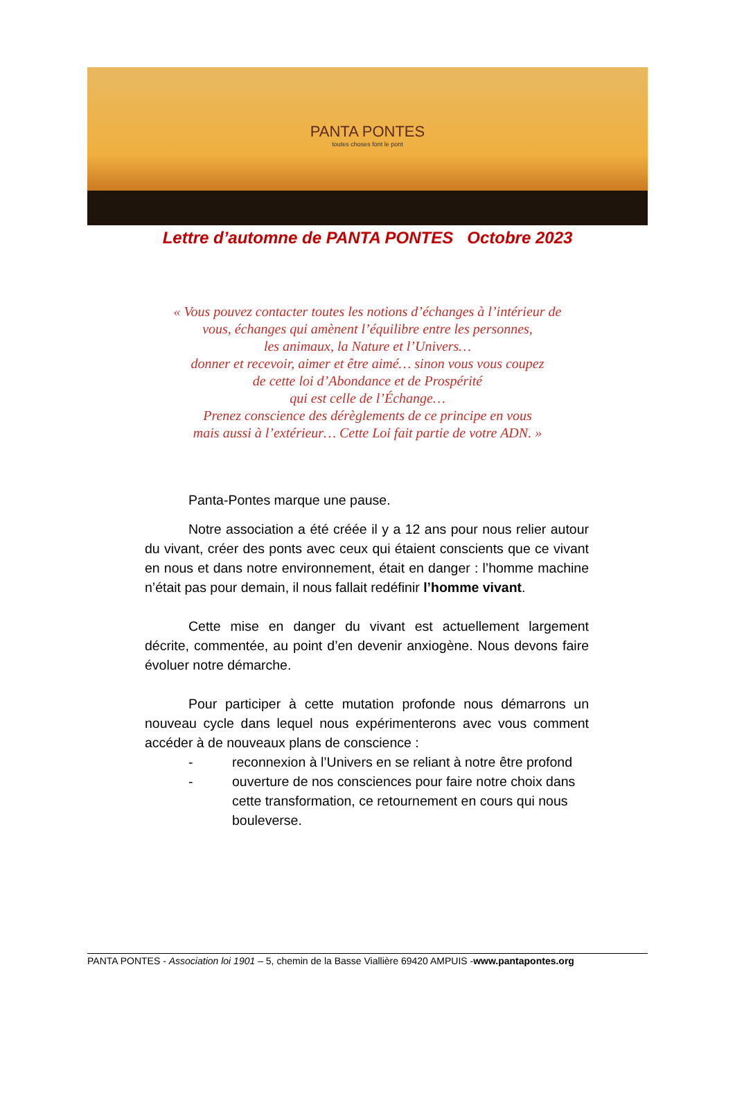PANTA PONTES
toutes choses font le pont
Lettre d’automne de PANTA PONTES Octobre 2023
« Vous pouvez contacter toutes les notions d’échanges à l’intérieur de
vous, échanges qui amènent l’équilibre entre les personnes,
les animaux, la Nature et l’Univers…
donner et recevoir, aimer et être aimé… sinon vous vous coupez
de cette loi d’Abondance et de Prospérité
qui est celle de l’Échange…
Prenez conscience des dérèglements de ce principe en vous
mais aussi à l’extérieur… Cette Loi fait partie de votre ADN. »
Panta-Pontes marque une pause.
Notre association a été créée il y a 12 ans pour nous relier autour du vivant, créer des ponts avec ceux qui étaient conscients que ce vivant en nous et dans notre environnement, était en danger : l’homme machine n’était pas pour demain, il nous fallait redéfinir l’homme vivant.
Cette mise en danger du vivant est actuellement largement décrite, commentée, au point d’en devenir anxiogène. Nous devons faire évoluer notre démarche.
Pour participer à cette mutation profonde nous démarrons un nouveau cycle dans lequel nous expérimenterons avec vous comment accéder à de nouveaux plans de conscience :
- reconnexion à l’Univers en se reliant à notre être profond
- ouverture de nos consciences pour faire notre choix dans cette transformation, ce retournement en cours qui nous bouleverse.
PANTA PONTES - Association loi 1901 – 5, chemin de la Basse Viallière 69420 AMPUIS -www.pantapontes.org